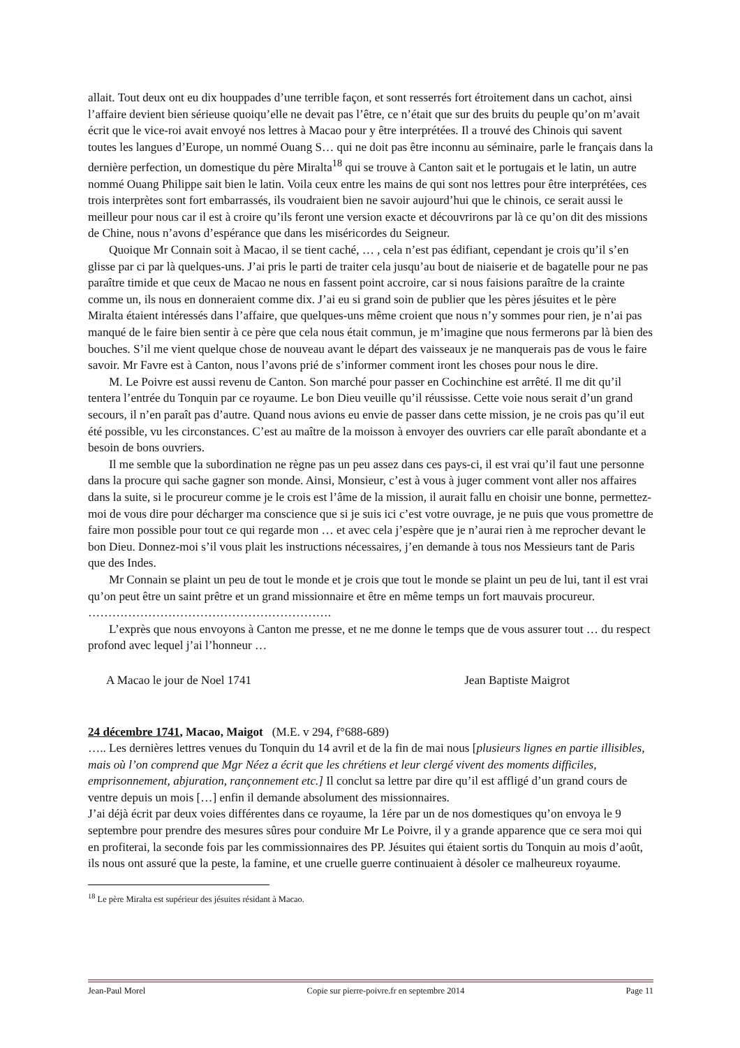allait. Tout deux ont eu dix houppades d’une terrible façon, et sont resserrés fort étroitement dans un cachot, ainsi l’affaire devient bien sérieuse quoiqu’elle ne devait pas l’être, ce n’était que sur des bruits du peuple qu’on m’avait écrit que le vice-roi avait envoyé nos lettres à Macao pour y être interprétées. Il a trouvé des Chinois qui savent toutes les langues d’Europe, un nommé Ouang S… qui ne doit pas être inconnu au séminaire, parle le français dans la dernière perfection, un domestique du père Miralta<sup>18</sup> qui se trouve à Canton sait et le portugais et le latin, un autre nommé Ouang Philippe sait bien le latin. Voila ceux entre les mains de qui sont nos lettres pour être interprétées, ces trois interprètes sont fort embarrassés, ils voudraient bien ne savoir aujourd’hui que le chinois, ce serait aussi le meilleur pour nous car il est à croire qu’ils feront une version exacte et découvrirons par là ce qu’on dit des missions de Chine, nous n’avons d’espérance que dans les miséricordes du Seigneur.
Quoique Mr Connain soit à Macao, il se tient caché, … , cela n’est pas édifiant, cependant je crois qu’il s’en glisse par ci par là quelques-uns. J’ai pris le parti de traiter cela jusqu’au bout de niaiserie et de bagatelle pour ne pas paraître timide et que ceux de Macao ne nous en fassent point accroire, car si nous faisions paraître de la crainte comme un, ils nous en donneraient comme dix. J’ai eu si grand soin de publier que les pères jésuites et le père Miralta étaient intéressés dans l’affaire, que quelques-uns même croient que nous n’y sommes pour rien, je n’ai pas manqué de le faire bien sentir à ce père que cela nous était commun, je m’imagine que nous fermerons par là bien des bouches. S’il me vient quelque chose de nouveau avant le départ des vaisseaux je ne manquerais pas de vous le faire savoir. Mr Favre est à Canton, nous l’avons prié de s’informer comment iront les choses pour nous le dire.
M. Le Poivre est aussi revenu de Canton. Son marché pour passer en Cochinchine est arrêté. Il me dit qu’il tentera l’entrée du Tonquin par ce royaume. Le bon Dieu veuille qu’il réussisse. Cette voie nous serait d’un grand secours, il n’en paraît pas d’autre. Quand nous avions eu envie de passer dans cette mission, je ne crois pas qu’il eut été possible, vu les circonstances. C’est au maître de la moisson à envoyer des ouvriers car elle paraît abondante et a besoin de bons ouvriers.
Il me semble que la subordination ne règne pas un peu assez dans ces pays-ci, il est vrai qu’il faut une personne dans la procure qui sache gagner son monde. Ainsi, Monsieur, c’est à vous à juger comment vont aller nos affaires dans la suite, si le procureur comme je le crois est l’âme de la mission, il aurait fallu en choisir une bonne, permettez-moi de vous dire pour décharger ma conscience que si je suis ici c’est votre ouvrage, je ne puis que vous promettre de faire mon possible pour tout ce qui regarde mon … et avec cela j’espère que je n’aurai rien à me reprocher devant le bon Dieu. Donnez-moi s’il vous plait les instructions nécessaires, j’en demande à tous nos Messieurs tant de Paris que des Indes.
Mr Connain se plaint un peu de tout le monde et je crois que tout le monde se plaint un peu de lui, tant il est vrai qu’on peut être un saint prêtre et un grand missionnaire et être en même temps un fort mauvais procureur.
…………………………………………………….
L’exprès que nous envoyons à Canton me presse, et ne me donne le temps que de vous assurer tout … du respect profond avec lequel j’ai l’honneur …
A Macao le jour de Noel 1741 Jean Baptiste Maigrot
24 décembre 1741, Macao, Maigot (M.E. v 294, f°688-689)
….. Les dernières lettres venues du Tonquin du 14 avril et de la fin de mai nous [plusieurs lignes en partie illisibles, mais où l’on comprend que Mgr Néez a écrit que les chrétiens et leur clergé vivent des moments difficiles, emprisonnement, abjuration, rançonnement etc.] Il conclut sa lettre par dire qu’il est affligé d’un grand cours de ventre depuis un mois […] enfin il demande absolument des missionnaires.
J’ai déjà écrit par deux voies différentes dans ce royaume, la 1ére par un de nos domestiques qu’on envoya le 9 septembre pour prendre des mesures sûres pour conduire Mr Le Poivre, il y a grande apparence que ce sera moi qui en profiterai, la seconde fois par les commissionnaires des PP. Jésuites qui étaient sortis du Tonquin au mois d’août, ils nous ont assuré que la peste, la famine, et une cruelle guerre continuaient à désoler ce malheureux royaume.
<sup>18</sup> Le père Miralta est supérieur des jésuites résidant à Macao.
Jean-Paul Morel Copie sur pierre-poivre.fr en septembre 2014 Page 11